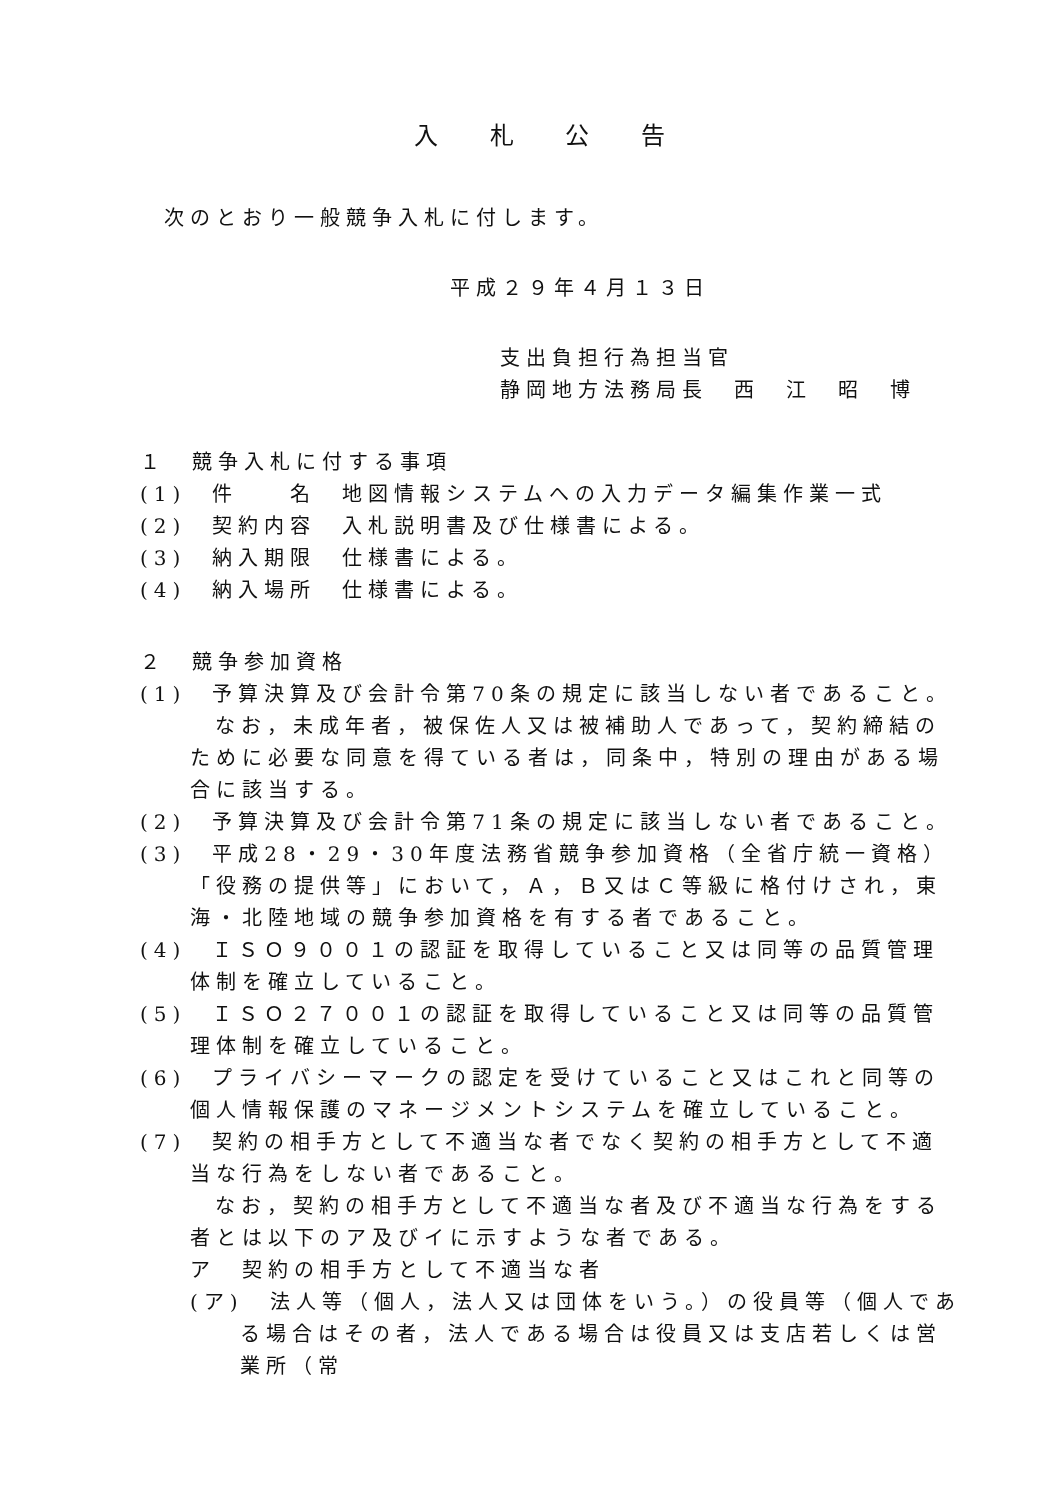入 札 公 告
次のとおり一般競争入札に付します。
平成２９年４月１３日
支出負担行為担当官
静岡地方法務局長　西　江　昭　博
１　競争入札に付する事項
(1)　件　　名　地図情報システムへの入力データ編集作業一式
(2)　契約内容　入札説明書及び仕様書による。
(3)　納入期限　仕様書による。
(4)　納入場所　仕様書による。
２　競争参加資格
(1)　予算決算及び会計令第70条の規定に該当しない者であること。
なお，未成年者，被保佐人又は被補助人であって，契約締結のために必要な同意を得ている者は，同条中，特別の理由がある場合に該当する。
(2)　予算決算及び会計令第71条の規定に該当しない者であること。
(3)　平成28・29・30年度法務省競争参加資格（全省庁統一資格）「役務の提供等」において，Ａ，Ｂ又はＣ等級に格付けされ，東海・北陸地域の競争参加資格を有する者であること。
(4)　ＩＳＯ９００１の認証を取得していること又は同等の品質管理体制を確立していること。
(5)　ＩＳＯ２７００１の認証を取得していること又は同等の品質管理体制を確立していること。
(6)　プライバシーマークの認定を受けていること又はこれと同等の個人情報保護のマネージメントシステムを確立していること。
(7)　契約の相手方として不適当な者でなく契約の相手方として不適当な行為をしない者であること。
なお，契約の相手方として不適当な者及び不適当な行為をする者とは以下のア及びイに示すような者である。
ア　契約の相手方として不適当な者
(ア)　法人等（個人，法人又は団体をいう。）の役員等（個人である場合はその者，法人である場合は役員又は支店若しくは営業所（常